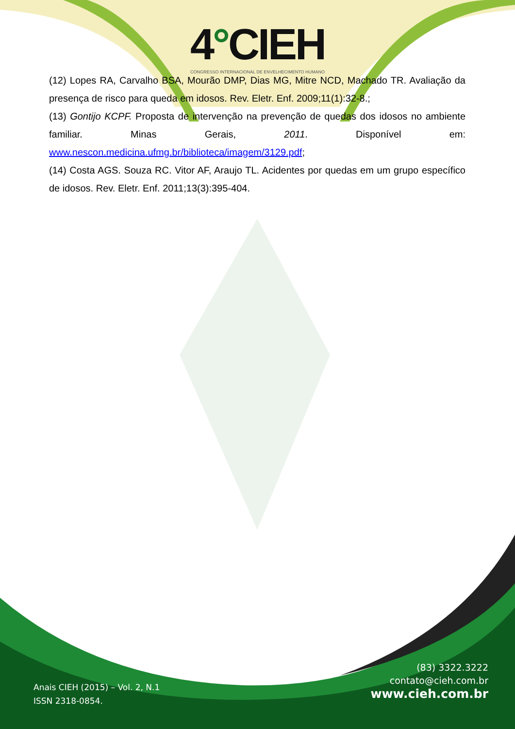4°CIEH
CONGRESSO INTERNACIONAL DE ENVELHECIMENTO HUMANO
(12) Lopes RA, Carvalho BSA, Mourão DMP, Dias MG, Mitre NCD, Machado TR. Avaliação da presença de risco para queda em idosos. Rev. Eletr. Enf. 2009;11(1):32-8.;
(13) Gontijo KCPF. Proposta de intervenção na prevenção de quedas dos idosos no ambiente familiar. Minas Gerais, 2011. Disponível em: www.nescon.medicina.ufmg.br/biblioteca/imagem/3129.pdf;
(14) Costa AGS. Souza RC. Vitor AF, Araujo TL. Acidentes por quedas em um grupo específico de idosos. Rev. Eletr. Enf. 2011;13(3):395-404.
(83) 3322.3222
contato@cieh.com.br
www.cieh.com.br
Anais CIEH (2015) – Vol. 2, N.1
ISSN 2318-0854.